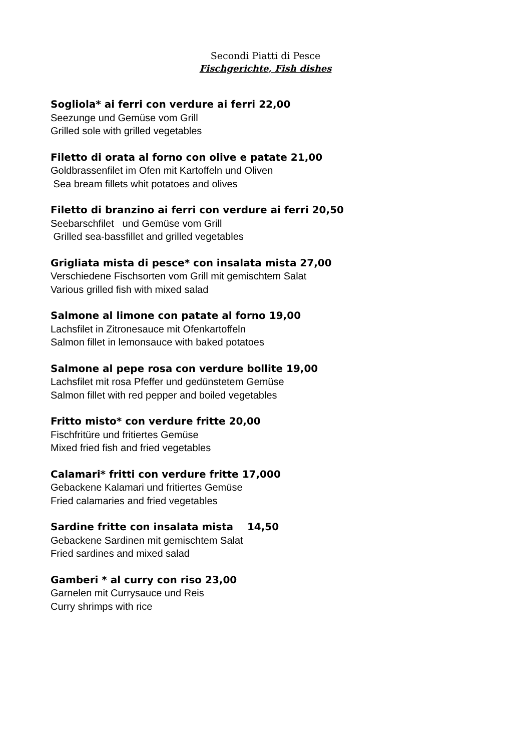Secondi Piatti di Pesce
Fischgerichte, Fish dishes
Sogliola* ai ferri con verdure ai ferri 22,00
Seezunge und Gemüse vom Grill
Grilled sole with grilled vegetables
Filetto di orata al forno con olive e patate 21,00
Goldbrassenfilet im Ofen mit Kartoffeln und Oliven
Sea bream fillets whit potatoes and olives
Filetto di branzino ai ferri con verdure ai ferri 20,50
Seebarschfilet und Gemüse vom Grill
Grilled sea-bassfillet and grilled vegetables
Grigliata mista di pesce* con insalata mista 27,00
Verschiedene Fischsorten vom Grill mit gemischtem Salat
Various grilled fish with mixed salad
Salmone al limone con patate al forno 19,00
Lachsfilet in Zitronesauce mit Ofenkartoffeln
Salmon fillet in lemonsauce with baked potatoes
Salmone al pepe rosa con verdure bollite 19,00
Lachsfilet mit rosa Pfeffer und gedünstetem Gemüse
Salmon fillet with red pepper and boiled vegetables
Fritto misto* con verdure fritte 20,00
Fischfritüre und fritiertes Gemüse
Mixed fried fish and fried vegetables
Calamari* fritti con verdure fritte 17,000
Gebackene Kalamari und fritiertes Gemüse
Fried calamaries and fried vegetables
Sardine fritte con insalata mista 14,50
Gebackene Sardinen mit gemischtem Salat
Fried sardines and mixed salad
Gamberi * al curry con riso 23,00
Garnelen mit Currysauce und Reis
Curry shrimps with rice